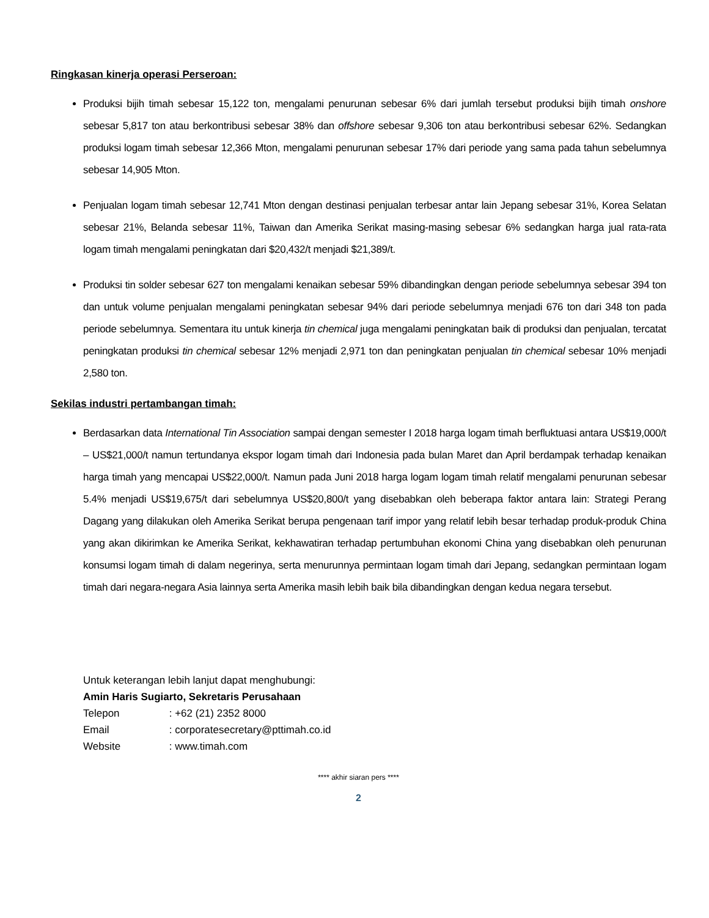Ringkasan kinerja operasi Perseroan:
Produksi bijih timah sebesar 15,122 ton, mengalami penurunan sebesar 6% dari jumlah tersebut produksi bijih timah onshore sebesar 5,817 ton atau berkontribusi sebesar 38% dan offshore sebesar 9,306 ton atau berkontribusi sebesar 62%. Sedangkan produksi logam timah sebesar 12,366 Mton, mengalami penurunan sebesar 17% dari periode yang sama pada tahun sebelumnya sebesar 14,905 Mton.
Penjualan logam timah sebesar 12,741 Mton dengan destinasi penjualan terbesar antar lain Jepang sebesar 31%, Korea Selatan sebesar 21%, Belanda sebesar 11%, Taiwan dan Amerika Serikat masing-masing sebesar 6% sedangkan harga jual rata-rata logam timah mengalami peningkatan dari $20,432/t menjadi $21,389/t.
Produksi tin solder sebesar 627 ton mengalami kenaikan sebesar 59% dibandingkan dengan periode sebelumnya sebesar 394 ton dan untuk volume penjualan mengalami peningkatan sebesar 94% dari periode sebelumnya menjadi 676 ton dari 348 ton pada periode sebelumnya. Sementara itu untuk kinerja tin chemical juga mengalami peningkatan baik di produksi dan penjualan, tercatat peningkatan produksi tin chemical sebesar 12% menjadi 2,971 ton dan peningkatan penjualan tin chemical sebesar 10% menjadi 2,580 ton.
Sekilas industri pertambangan timah:
Berdasarkan data International Tin Association sampai dengan semester I 2018 harga logam timah berfluktuasi antara US$19,000/t – US$21,000/t namun tertundanya ekspor logam timah dari Indonesia pada bulan Maret dan April berdampak terhadap kenaikan harga timah yang mencapai US$22,000/t. Namun pada Juni 2018 harga logam logam timah relatif mengalami penurunan sebesar 5.4% menjadi US$19,675/t dari sebelumnya US$20,800/t yang disebabkan oleh beberapa faktor antara lain: Strategi Perang Dagang yang dilakukan oleh Amerika Serikat berupa pengenaan tarif impor yang relatif lebih besar terhadap produk-produk China yang akan dikirimkan ke Amerika Serikat, kekhawatiran terhadap pertumbuhan ekonomi China yang disebabkan oleh penurunan konsumsi logam timah di dalam negerinya, serta menurunnya permintaan logam timah dari Jepang, sedangkan permintaan logam timah dari negara-negara Asia lainnya serta Amerika masih lebih baik bila dibandingkan dengan kedua negara tersebut.
Untuk keterangan lebih lanjut dapat menghubungi:
Amin Haris Sugiarto, Sekretaris Perusahaan
Telepon : +62 (21) 2352 8000
Email : corporatesecretary@pttimah.co.id
Website : www.timah.com
**** akhir siaran pers ****
2